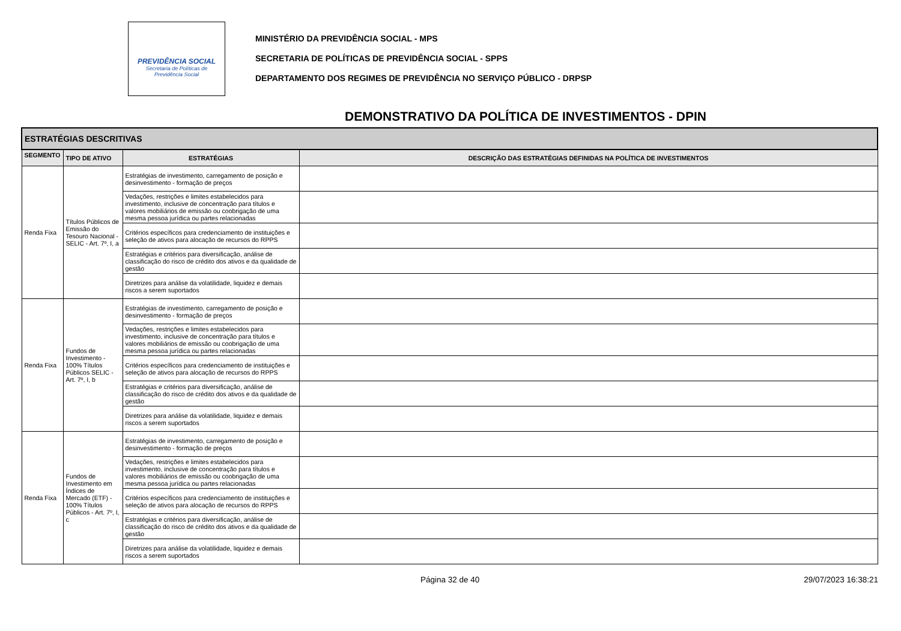PREVIDÊNCIA SOCIAL
Secretaria de Políticas de
Previdência Social
MINISTÉRIO DA PREVIDÊNCIA SOCIAL - MPS
SECRETARIA DE POLÍTICAS DE PREVIDÊNCIA SOCIAL - SPPS
DEPARTAMENTO DOS REGIMES DE PREVIDÊNCIA NO SERVIÇO PÚBLICO - DRPSP
DEMONSTRATIVO DA POLÍTICA DE INVESTIMENTOS - DPIN
| ESTRATÉGIAS DESCRITIVAS | | | |
| SEGMENTO | TIPO DE ATIVO | ESTRATÉGIAS | DESCRIÇÃO DAS ESTRATÉGIAS DEFINIDAS NA POLÍTICA DE INVESTIMENTOS |
| Renda Fixa | Títulos Públicos de Emissão do Tesouro Nacional - SELIC - Art. 7º, I, a | Estratégias de investimento, carregamento de posição e desinvestimento - formação de preços | |
| | | Vedações, restrições e limites estabelecidos para investimento, inclusive de concentração para títulos e valores mobiliários de emissão ou coobrigação de uma mesma pessoa jurídica ou partes relacionadas | |
| | | Critérios específicos para credenciamento de instituições e seleção de ativos para alocação de recursos do RPPS | |
| | | Estratégias e critérios para diversificação, análise de classificação do risco de crédito dos ativos e da qualidade de gestão | |
| | | Diretrizes para análise da volatilidade, liquidez e demais riscos a serem suportados | |
| Renda Fixa | Fundos de Investimento - 100% Títulos Públicos SELIC - Art. 7º, I, b | Estratégias de investimento, carregamento de posição e desinvestimento - formação de preços | |
| | | Vedações, restrições e limites estabelecidos para investimento, inclusive de concentração para títulos e valores mobiliários de emissão ou coobrigação de uma mesma pessoa jurídica ou partes relacionadas | |
| | | Critérios específicos para credenciamento de instituições e seleção de ativos para alocação de recursos do RPPS | |
| | | Estratégias e critérios para diversificação, análise de classificação do risco de crédito dos ativos e da qualidade de gestão | |
| | | Diretrizes para análise da volatilidade, liquidez e demais riscos a serem suportados | |
| Renda Fixa | Fundos de Investimento em Índices de Mercado (ETF) - 100% Títulos Públicos - Art. 7º, I, c | Estratégias de investimento, carregamento de posição e desinvestimento - formação de preços | |
| | | Vedações, restrições e limites estabelecidos para investimento, inclusive de concentração para títulos e valores mobiliários de emissão ou coobrigação de uma mesma pessoa jurídica ou partes relacionadas | |
| | | Critérios específicos para credenciamento de instituições e seleção de ativos para alocação de recursos do RPPS | |
| | | Estratégias e critérios para diversificação, análise de classificação do risco de crédito dos ativos e da qualidade de gestão | |
| | | Diretrizes para análise da volatilidade, liquidez e demais riscos a serem suportados | |
Página 32 de 40 29/07/2023 16:38:21